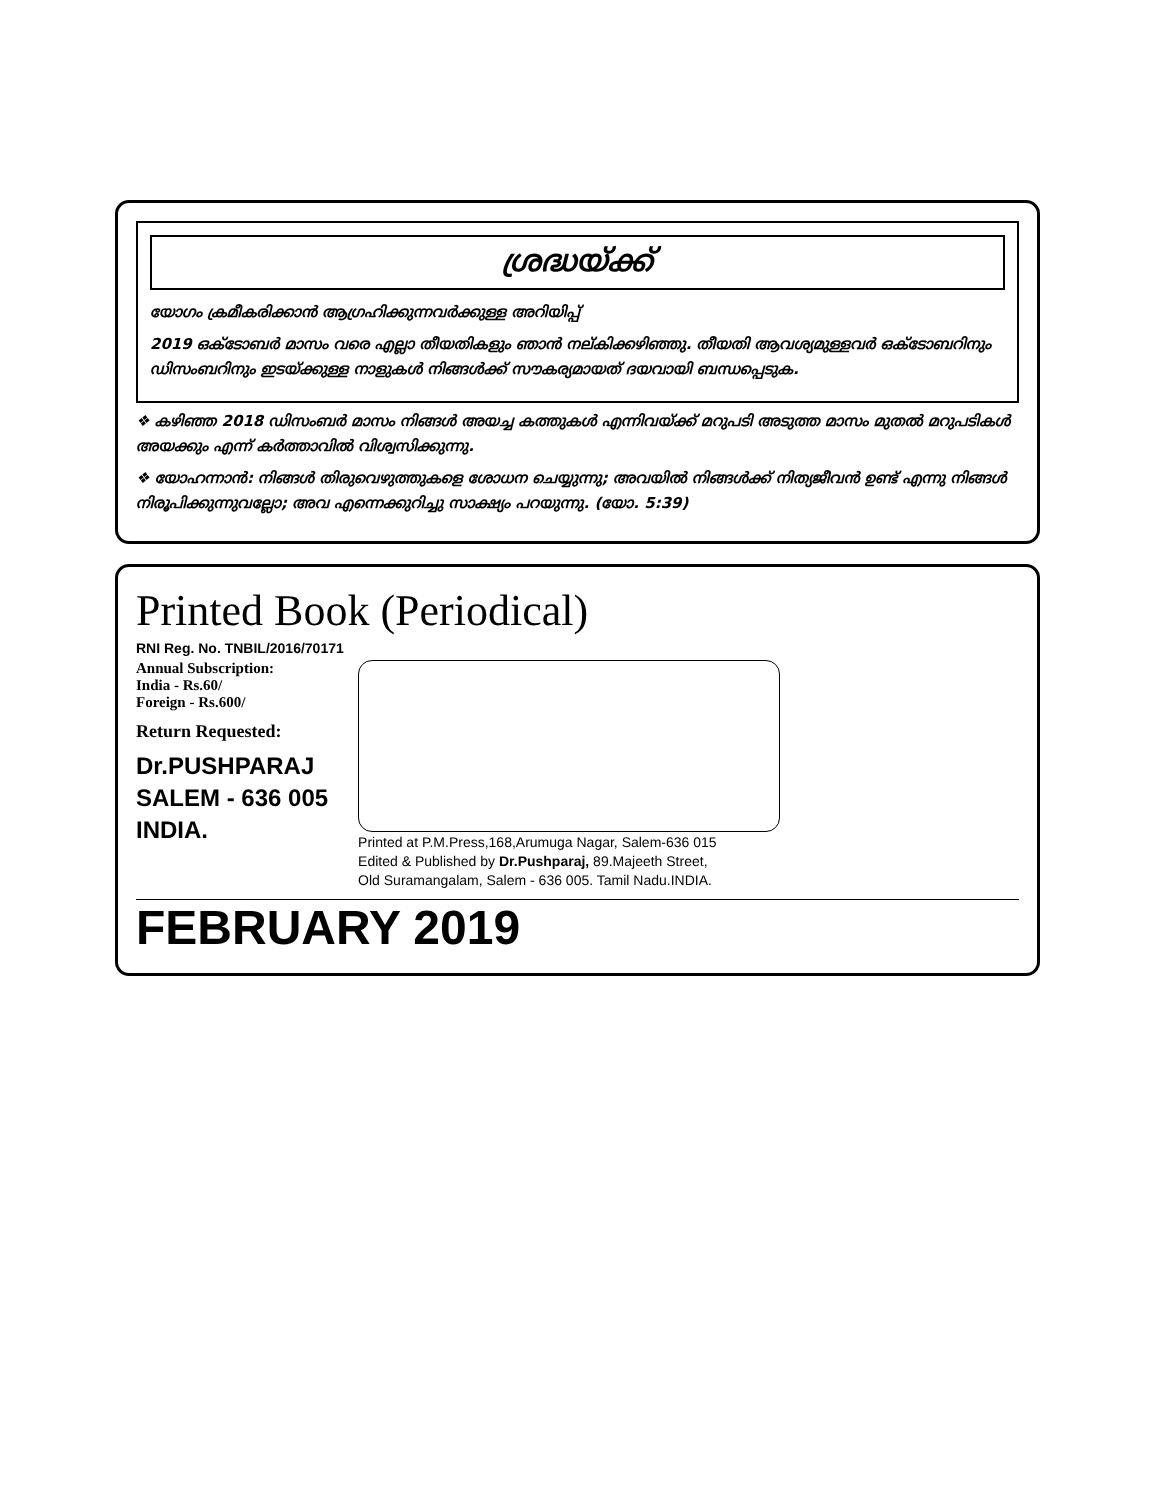ശ്രദ്ധയ്ക്ക്
യോഗം ക്രമീകരിക്കാൻ ആഗ്രഹിക്കുന്നവർക്കുള്ള അറിയിപ്പ്
2019 ഒക്ടോബർ മാസം വരെ എല്ലാ തീയതികളും ഞാൻ നല്കിക്കഴിഞ്ഞു. തീയതി ആവശ്യമുള്ളവർ ഒക്ടോബറിനും ഡിസംബറിനും ഇടയ്ക്കുള്ള നാളുകൾ നിങ്ങൾക്ക് സൗകര്യമായത് ദയവായി ബന്ധപ്പെടുക.
❖ കഴിഞ്ഞ 2018 ഡിസംബർ മാസം നിങ്ങൾ അയച്ച കത്തുകൾ എന്നിവയ്ക്ക് മറുപടി അടുത്ത മാസം മുതൽ മറുപടികൾ അയക്കും എന്ന് കർത്താവിൽ വിശ്വസിക്കുന്നു.
❖ യോഹന്നാൻ: നിങ്ങൾ തിരുവെഴുത്തുകളെ ശോധന ചെയ്യുന്നു; അവയിൽ നിങ്ങൾക്ക് നിത്യജീവൻ ഉണ്ട് എന്നു നിങ്ങൾ നിരൂപിക്കുന്നുവല്ലോ; അവ എന്നെക്കുറിച്ചു സാക്ഷ്യം പറയുന്നു. (യോ. 5:39)
Printed Book (Periodical)
RNI Reg. No. TNBIL/2016/70171
Annual Subscription:
India - Rs.60/
Foreign - Rs.600/
Return Requested:
Dr.PUSHPARAJ
SALEM - 636 005
INDIA.
Printed at P.M.Press,168,Arumuga Nagar, Salem-636 015
Edited & Published by Dr.Pushparaj, 89.Majeeth Street,
Old Suramangalam, Salem - 636 005. Tamil Nadu.INDIA.
FEBRUARY 2019